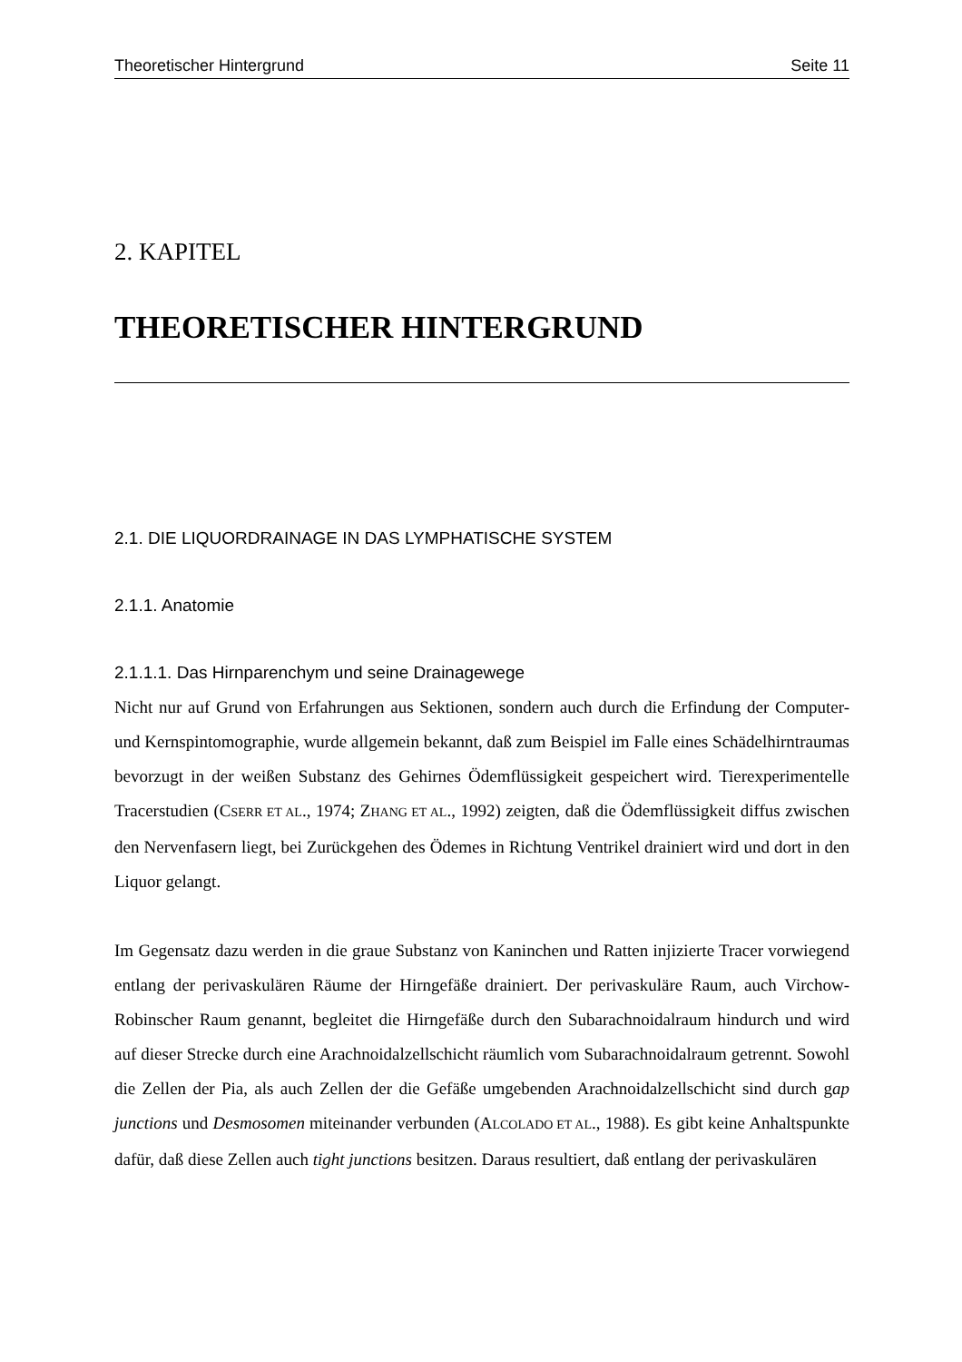Theoretischer Hintergrund Seite 11
2. KAPITEL
THEORETISCHER HINTERGRUND
2.1. DIE LIQUORDRAINAGE IN DAS LYMPHATISCHE SYSTEM
2.1.1. Anatomie
2.1.1.1. Das Hirnparenchym und seine Drainagewege
Nicht nur auf Grund von Erfahrungen aus Sektionen, sondern auch durch die Erfindung der Computer-und Kernspintomographie, wurde allgemein bekannt, daß zum Beispiel im Falle eines Schädelhirntraumas bevorzugt in der weißen Substanz des Gehirnes Ödemflüssigkeit gespeichert wird. Tierexperimentelle Tracerstudien (CSERR ET AL., 1974; ZHANG ET AL., 1992) zeigten, daß die Ödemflüssigkeit diffus zwischen den Nervenfasern liegt, bei Zurückgehen des Ödemes in Richtung Ventrikel drainiert wird und dort in den Liquor gelangt.
Im Gegensatz dazu werden in die graue Substanz von Kaninchen und Ratten injizierte Tracer vorwiegend entlang der perivaskulären Räume der Hirngefäße drainiert. Der perivaskuläre Raum, auch Virchow-Robinscher Raum genannt, begleitet die Hirngefäße durch den Subarachnoidalraum hindurch und wird auf dieser Strecke durch eine Arachnoidalzellschicht räumlich vom Subarachnoidalraum getrennt. Sowohl die Zellen der Pia, als auch Zellen der die Gefäße umgebenden Arachnoidalzellschicht sind durch gap junctions und Desmosomen miteinander verbunden (ALCOLADO ET AL., 1988). Es gibt keine Anhaltspunkte dafür, daß diese Zellen auch tight junctions besitzen. Daraus resultiert, daß entlang der perivaskulären